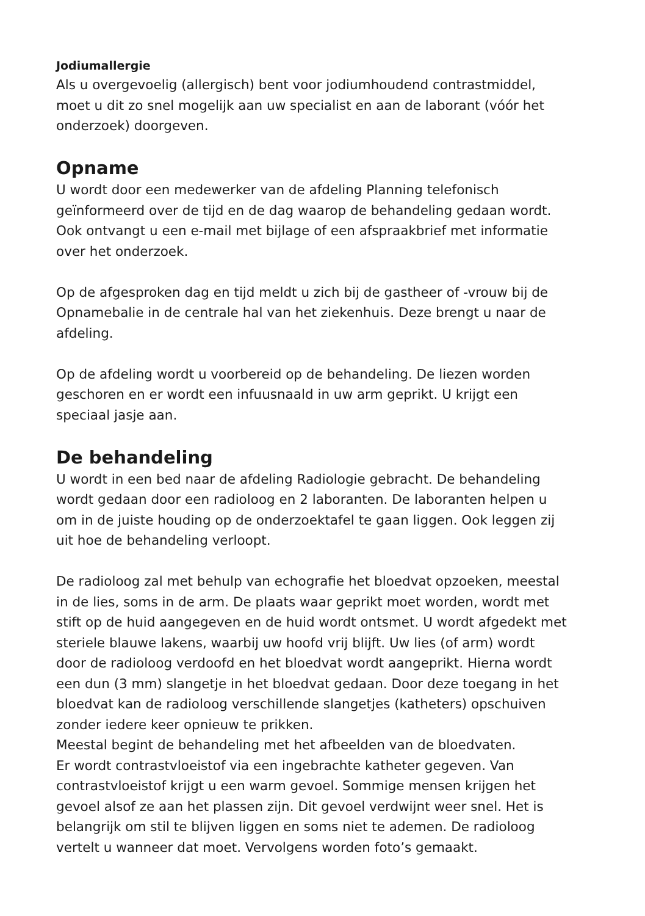Jodiumallergie
Als u overgevoelig (allergisch) bent voor jodiumhoudend contrastmiddel,
moet u dit zo snel mogelijk aan uw specialist en aan de laborant (vóór het
onderzoek) doorgeven.
Opname
U wordt door een medewerker van de afdeling Planning telefonisch
geïnformeerd over de tijd en de dag waarop de behandeling gedaan wordt.
Ook ontvangt u een e-mail met bijlage of een afspraakbrief met informatie
over het onderzoek.
Op de afgesproken dag en tijd meldt u zich bij de gastheer of -vrouw bij de
Opnamebalie in de centrale hal van het ziekenhuis. Deze brengt u naar de
afdeling.
Op de afdeling wordt u voorbereid op de behandeling. De liezen worden
geschoren en er wordt een infuusnaald in uw arm geprikt. U krijgt een
speciaal jasje aan.
De behandeling
U wordt in een bed naar de afdeling Radiologie gebracht. De behandeling
wordt gedaan door een radioloog en 2 laboranten. De laboranten helpen u
om in de juiste houding op de onderzoektafel te gaan liggen. Ook leggen zij
uit hoe de behandeling verloopt.
De radioloog zal met behulp van echografie het bloedvat opzoeken, meestal
in de lies, soms in de arm. De plaats waar geprikt moet worden, wordt met
stift op de huid aangegeven en de huid wordt ontsmet. U wordt afgedekt met
steriele blauwe lakens, waarbij uw hoofd vrij blijft. Uw lies (of arm) wordt
door de radioloog verdoofd en het bloedvat wordt aangeprikt. Hierna wordt
een dun (3 mm) slangetje in het bloedvat gedaan. Door deze toegang in het
bloedvat kan de radioloog verschillende slangetjes (katheters) opschuiven
zonder iedere keer opnieuw te prikken.
Meestal begint de behandeling met het afbeelden van de bloedvaten.
Er wordt contrastvloeistof via een ingebrachte katheter gegeven. Van
contrastvloeistof krijgt u een warm gevoel. Sommige mensen krijgen het
gevoel alsof ze aan het plassen zijn. Dit gevoel verdwijnt weer snel. Het is
belangrijk om stil te blijven liggen en soms niet te ademen. De radioloog
vertelt u wanneer dat moet. Vervolgens worden foto’s gemaakt.